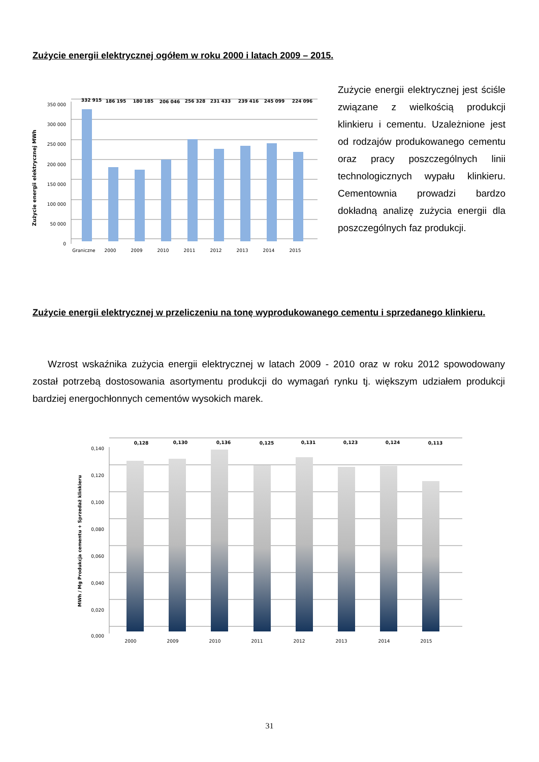Zużycie energii elektrycznej ogółem w roku 2000 i latach 2009 – 2015.
350 000
300 000
250 000
200 000
150 000
100 000
50 000
0
Zużycie energii elektrycznej MWh
332 915
186 195
180 185
206 046
256 328
231 433
239 416
245 099
224 096
Graniczne
2000
2009
2010
2011
2012
2013
2014
2015
Zużycie energii elektrycznej jest ściśle związane z wielkością produkcji klinkieru i cementu. Uzależnione jest od rodzajów produkowanego cementu oraz pracy poszczególnych linii technologicznych wypału klinkieru. Cementownia prowadzi bardzo dokładną analizę zużycia energii dla poszczególnych faz produkcji.
Zużycie energii elektrycznej w przeliczeniu na tonę wyprodukowanego cementu i sprzedanego klinkieru.
Wzrost wskaźnika zużycia energii elektrycznej w latach 2009 - 2010 oraz w roku 2012 spowodowany został potrzebą dostosowania asortymentu produkcji do wymagań rynku tj. większym udziałem produkcji bardziej energochłonnych cementów wysokich marek.
0,140
0,120
0,100
0,080
0,060
0,040
0,020
0,000
MWh / Mg Produkcja cementu + Sprzedaż klinkieru
0,128
0,130
0,136
0,125
0,131
0,123
0,124
0,113
2000
2009
2010
2011
2012
2013
2014
2015
31